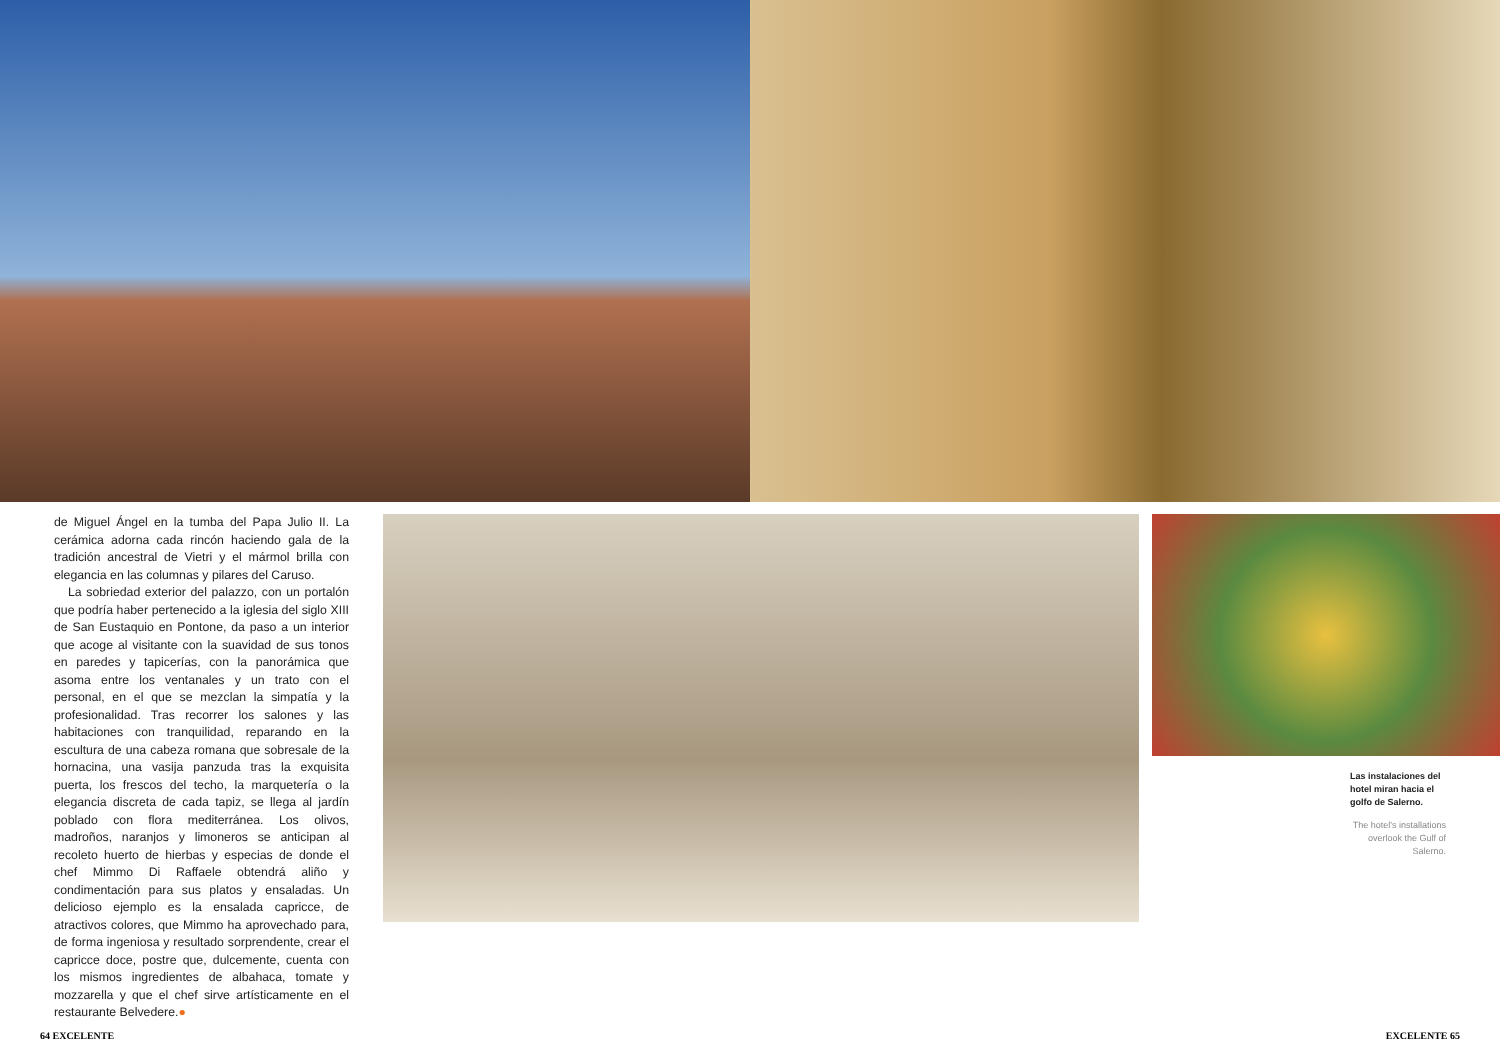de Miguel Ángel en la tumba del Papa Julio II. La cerámica adorna cada rincón haciendo gala de la tradición ancestral de Vietri y el mármol brilla con elegancia en las columnas y pilares del Caruso.
La sobriedad exterior del palazzo, con un portalón que podría haber pertenecido a la iglesia del siglo XIII de San Eustaquio en Pontone, da paso a un interior que acoge al visitante con la suavidad de sus tonos en paredes y tapicerías, con la panorámica que asoma entre los ventanales y un trato con el personal, en el que se mezclan la simpatía y la profesionalidad. Tras recorrer los salones y las habitaciones con tranquilidad, reparando en la escultura de una cabeza romana que sobresale de la hornacina, una vasija panzuda tras la exquisita puerta, los frescos del techo, la marquetería o la elegancia discreta de cada tapiz, se llega al jardín poblado con flora mediterránea. Los olivos, madroños, naranjos y limoneros se anticipan al recoleto huerto de hierbas y especias de donde el chef Mimmo Di Raffaele obtendrá aliño y condimentación para sus platos y ensaladas. Un delicioso ejemplo es la ensalada capricce, de atractivos colores, que Mimmo ha aprovechado para, de forma ingeniosa y resultado sorprendente, crear el capricce doce, postre que, dulcemente, cuenta con los mismos ingredientes de albahaca, tomate y mozzarella y que el chef sirve artísticamente en el restaurante Belvedere.●
Las instalaciones del hotel miran hacia el golfo de Salerno.
The hotel's installations overlook the Gulf of Salerno.
64 EXCELENTE EXCELENTE 65